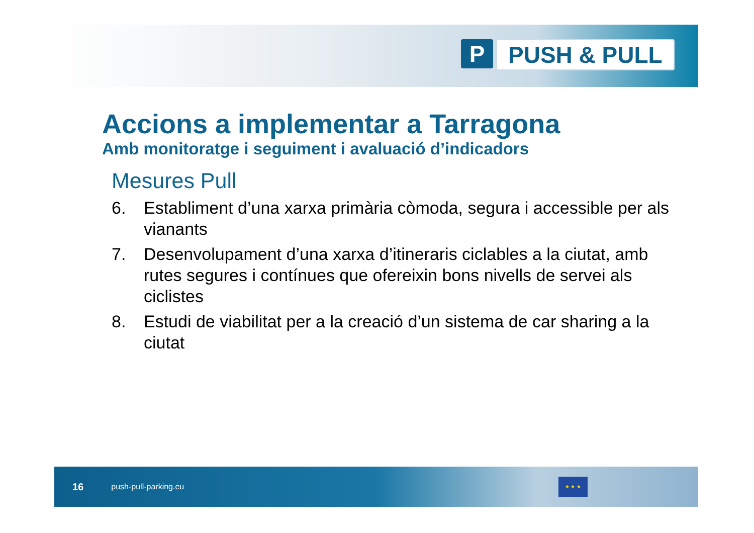P PUSH & PULL
Accions a implementar a Tarragona
Amb monitoratge i seguiment i avaluació d’indicadors
Mesures Pull
6. Establiment d’una xarxa primària còmoda, segura i accessible per als vianants
7. Desenvolupament d’una xarxa d’itineraris ciclables a la ciutat, amb rutes segures i contínues que ofereixin bons nivells de servei als ciclistes
8. Estudi de viabilitat per a la creació d’un sistema de car sharing a la ciutat
16 push-pull-parking.eu
★ ★ ★